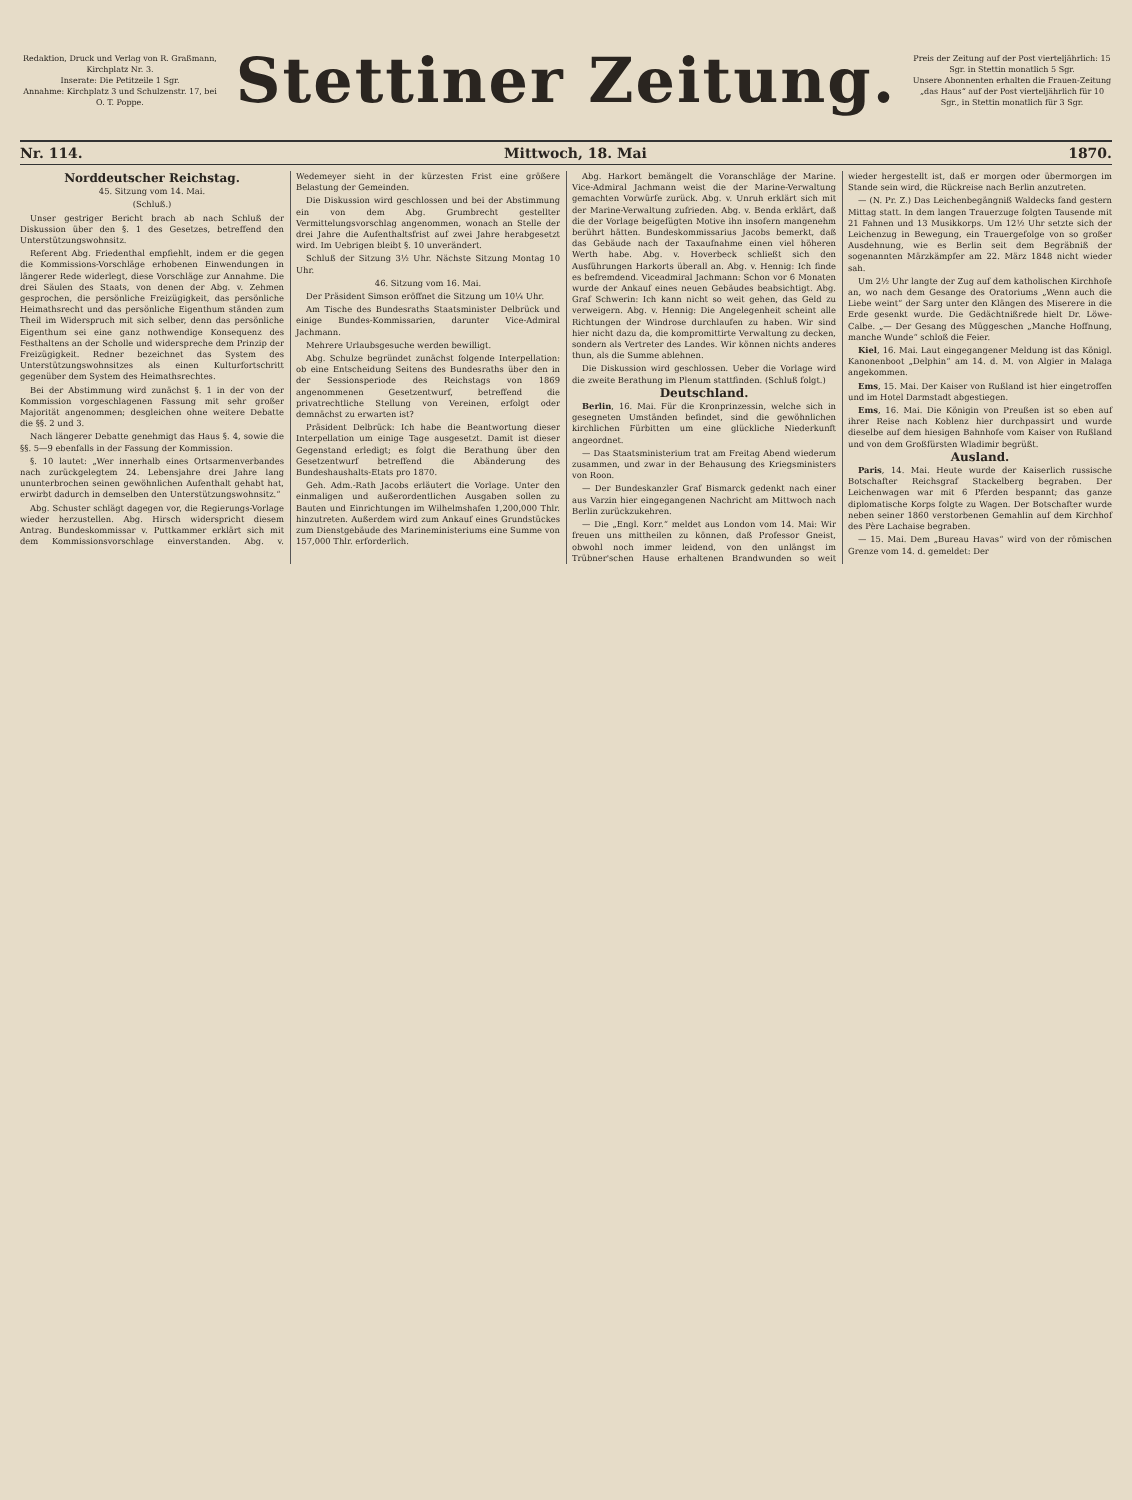Redaktion, Druck und Verlag von R. Graßmann, Kirchplatz Nr. 3.
Inserate: Die Petitzeile 1 Sgr.
Annahme: Kirchplatz 3 und Schulzenstr. 17, bei O. T. Poppe.
Stettiner Zeitung.
Preis der Zeitung auf der Post vierteljährlich: 15 Sgr. in Stettin monatlich 5 Sgr.
Unsere Abonnenten erhalten die Frauen-Zeitung „das Haus“ auf der Post vierteljährlich für 10 Sgr., in Stettin monatlich für 3 Sgr.
Nr. 114. Mittwoch, 18. Mai 1870.
Norddeutscher Reichstag.
45. Sitzung vom 14. Mai.
(Schluß.)
Unser gestriger Bericht brach ab nach Schluß der Diskussion über den §. 1 des Gesetzes, betreffend den Unterstützungswohnsitz.
Referent Abg. Friedenthal empfiehlt, indem er die gegen die Kommissions-Vorschläge erhobenen Einwendungen in längerer Rede widerlegt, diese Vorschläge zur Annahme. Die drei Säulen des Staats, von denen der Abg. v. Zehmen gesprochen, die persönliche Freizügigkeit, das persönliche Heimathsrecht und das persönliche Eigenthum ständen zum Theil im Widerspruch mit sich selber, denn das persönliche Eigenthum sei eine ganz nothwendige Konsequenz des Festhaltens an der Scholle und widerspreche dem Prinzip der Freizügigkeit. Redner bezeichnet das System des Unterstützungswohnsitzes als einen Kulturfortschritt gegenüber dem System des Heimathsrechtes.
Bei der Abstimmung wird zunächst §. 1 in der von der Kommission vorgeschlagenen Fassung mit sehr großer Majorität angenommen; desgleichen ohne weitere Debatte die §§. 2 und 3.
Nach längerer Debatte genehmigt das Haus §. 4, sowie die §§. 5—9 ebenfalls in der Fassung der Kommission.
§. 10 lautet: „Wer innerhalb eines Ortsarmenverbandes nach zurückgelegtem 24. Lebensjahre drei Jahre lang ununterbrochen seinen gewöhnlichen Aufenthalt gehabt hat, erwirbt dadurch in demselben den Unterstützungswohnsitz.“
Abg. Schuster schlägt dagegen vor, die Regierungs-Vorlage wieder herzustellen. Abg. Hirsch widerspricht diesem Antrag. Bundeskommissar v. Puttkammer erklärt sich mit dem Kommissionsvorschlage einverstanden. Abg. v. Wedemeyer sieht in der kürzesten Frist eine größere Belastung der Gemeinden.
Die Diskussion wird geschlossen und bei der Abstimmung ein von dem Abg. Grumbrecht gestellter Vermittelungsvorschlag angenommen, wonach an Stelle der drei Jahre die Aufenthaltsfrist auf zwei Jahre herabgesetzt wird. Im Uebrigen bleibt §. 10 unverändert.
Schluß der Sitzung 3½ Uhr. Nächste Sitzung Montag 10 Uhr.
46. Sitzung vom 16. Mai.
Der Präsident Simson eröffnet die Sitzung um 10¼ Uhr.
Am Tische des Bundesraths Staatsminister Delbrück und einige Bundes-Kommissarien, darunter Vice-Admiral Jachmann.
Mehrere Urlaubsgesuche werden bewilligt.
Abg. Schulze begründet zunächst folgende Interpellation: ob eine Entscheidung Seitens des Bundesraths über den in der Sessionsperiode des Reichstags von 1869 angenommenen Gesetzentwurf, betreffend die privatrechtliche Stellung von Vereinen, erfolgt oder demnächst zu erwarten ist?
Präsident Delbrück: Ich habe die Beantwortung dieser Interpellation um einige Tage ausgesetzt. Damit ist dieser Gegenstand erledigt; es folgt die Berathung über den Gesetzentwurf betreffend die Abänderung des Bundeshaushalts-Etats pro 1870.
Geh. Adm.-Rath Jacobs erläutert die Vorlage. Unter den einmaligen und außerordentlichen Ausgaben sollen zu Bauten und Einrichtungen im Wilhelmshafen 1,200,000 Thlr. hinzutreten. Außerdem wird zum Ankauf eines Grundstückes zum Dienstgebäude des Marineministeriums eine Summe von 157,000 Thlr. erforderlich.
Abg. Harkort bemängelt die Voranschläge der Marine. Vice-Admiral Jachmann weist die der Marine-Verwaltung gemachten Vorwürfe zurück. Abg. v. Unruh erklärt sich mit der Marine-Verwaltung zufrieden. Abg. v. Benda erklärt, daß die der Vorlage beigefügten Motive ihn insofern mangenehm berührt hätten. Bundeskommissarius Jacobs bemerkt, daß das Gebäude nach der Taxaufnahme einen viel höheren Werth habe. Abg. v. Hoverbeck schließt sich den Ausführungen Harkorts überall an. Abg. v. Hennig: Ich finde es befremdend. Viceadmiral Jachmann: Schon vor 6 Monaten wurde der Ankauf eines neuen Gebäudes beabsichtigt. Abg. Graf Schwerin: Ich kann nicht so weit gehen, das Geld zu verweigern. Abg. v. Hennig: Die Angelegenheit scheint alle Richtungen der Windrose durchlaufen zu haben. Wir sind hier nicht dazu da, die kompromittirte Verwaltung zu decken, sondern als Vertreter des Landes. Wir können nichts anderes thun, als die Summe ablehnen.
Die Diskussion wird geschlossen. Ueber die Vorlage wird die zweite Berathung im Plenum stattfinden. (Schluß folgt.)
Deutschland.
Berlin, 16. Mai. Für die Kronprinzessin, welche sich in gesegneten Umständen befindet, sind die gewöhnlichen kirchlichen Fürbitten um eine glückliche Niederkunft angeordnet.
— Das Staatsministerium trat am Freitag Abend wiederum zusammen, und zwar in der Behausung des Kriegsministers von Roon.
— Der Bundeskanzler Graf Bismarck gedenkt nach einer aus Varzin hier eingegangenen Nachricht am Mittwoch nach Berlin zurückzukehren.
— Die „Engl. Korr.“ meldet aus London vom 14. Mai: Wir freuen uns mittheilen zu können, daß Professor Gneist, obwohl noch immer leidend, von den unlängst im Trübner'schen Hause erhaltenen Brandwunden so weit wieder hergestellt ist, daß er morgen oder übermorgen im Stande sein wird, die Rückreise nach Berlin anzutreten.
— (N. Pr. Z.) Das Leichenbegängniß Waldecks fand gestern Mittag statt. In dem langen Trauerzuge folgten Tausende mit 21 Fahnen und 13 Musikkorps. Um 12½ Uhr setzte sich der Leichenzug in Bewegung, ein Trauergefolge von so großer Ausdehnung, wie es Berlin seit dem Begräbniß der sogenannten Märzkämpfer am 22. März 1848 nicht wieder sah.
Um 2½ Uhr langte der Zug auf dem katholischen Kirchhofe an, wo nach dem Gesange des Oratoriums „Wenn auch die Liebe weint“ der Sarg unter den Klängen des Miserere in die Erde gesenkt wurde. Die Gedächtnißrede hielt Dr. Löwe-Calbe. „— Der Gesang des Müggeschen „Manche Hoffnung, manche Wunde“ schloß die Feier.
Kiel, 16. Mai. Laut eingegangener Meldung ist das Königl. Kanonenboot „Delphin“ am 14. d. M. von Algier in Malaga angekommen.
Ems, 15. Mai. Der Kaiser von Rußland ist hier eingetroffen und im Hotel Darmstadt abgestiegen.
Ems, 16. Mai. Die Königin von Preußen ist so eben auf ihrer Reise nach Koblenz hier durchpassirt und wurde dieselbe auf dem hiesigen Bahnhofe vom Kaiser von Rußland und von dem Großfürsten Wladimir begrüßt.
Ausland.
Paris, 14. Mai. Heute wurde der Kaiserlich russische Botschafter Reichsgraf Stackelberg begraben. Der Leichenwagen war mit 6 Pferden bespannt; das ganze diplomatische Korps folgte zu Wagen. Der Botschafter wurde neben seiner 1860 verstorbenen Gemahlin auf dem Kirchhof des Père Lachaise begraben.
— 15. Mai. Dem „Bureau Havas“ wird von der römischen Grenze vom 14. d. gemeldet: Der